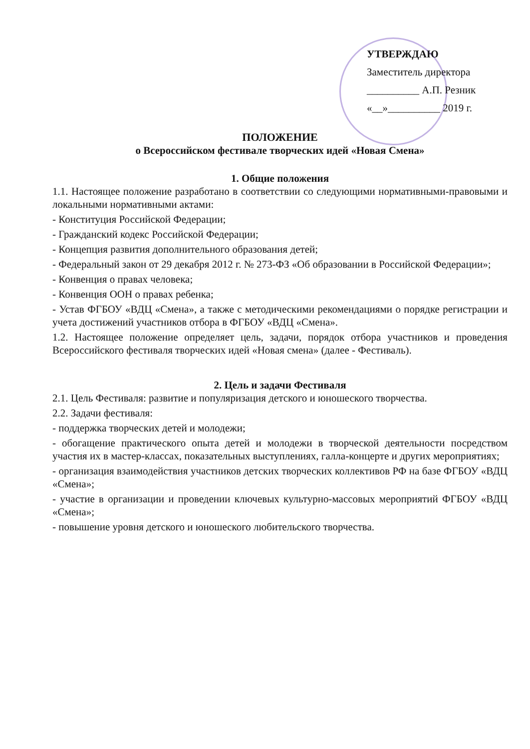УТВЕРЖДАЮ
Заместитель директора
__________ А.П. Резник
«__»__________ 2019 г.
ПОЛОЖЕНИЕ
о Всероссийском фестивале творческих идей «Новая Смена»
1. Общие положения
1.1. Настоящее положение разработано в соответствии со следующими нормативными-правовыми и локальными нормативными актами:
- Конституция Российской Федерации;
- Гражданский кодекс Российской Федерации;
- Концепция развития дополнительного образования детей;
- Федеральный закон от 29 декабря 2012 г. № 273-ФЗ «Об образовании в Российской Федерации»;
- Конвенция о правах человека;
- Конвенция ООН о правах ребенка;
- Устав ФГБОУ «ВДЦ «Смена», а также с методическими рекомендациями о порядке регистрации и учета достижений участников отбора в ФГБОУ «ВДЦ «Смена».
1.2. Настоящее положение определяет цель, задачи, порядок отбора участников и проведения Всероссийского фестиваля творческих идей «Новая смена» (далее - Фестиваль).
2. Цель и задачи Фестиваля
2.1. Цель Фестиваля: развитие и популяризация детского и юношеского творчества.
2.2. Задачи фестиваля:
- поддержка творческих детей и молодежи;
- обогащение практического опыта детей и молодежи в творческой деятельности посредством участия их в мастер-классах, показательных выступлениях, галла-концерте и других мероприятиях;
- организация взаимодействия участников детских творческих коллективов РФ на базе ФГБОУ «ВДЦ «Смена»;
- участие в организации и проведении ключевых культурно-массовых мероприятий ФГБОУ «ВДЦ «Смена»;
- повышение уровня детского и юношеского любительского творчества.